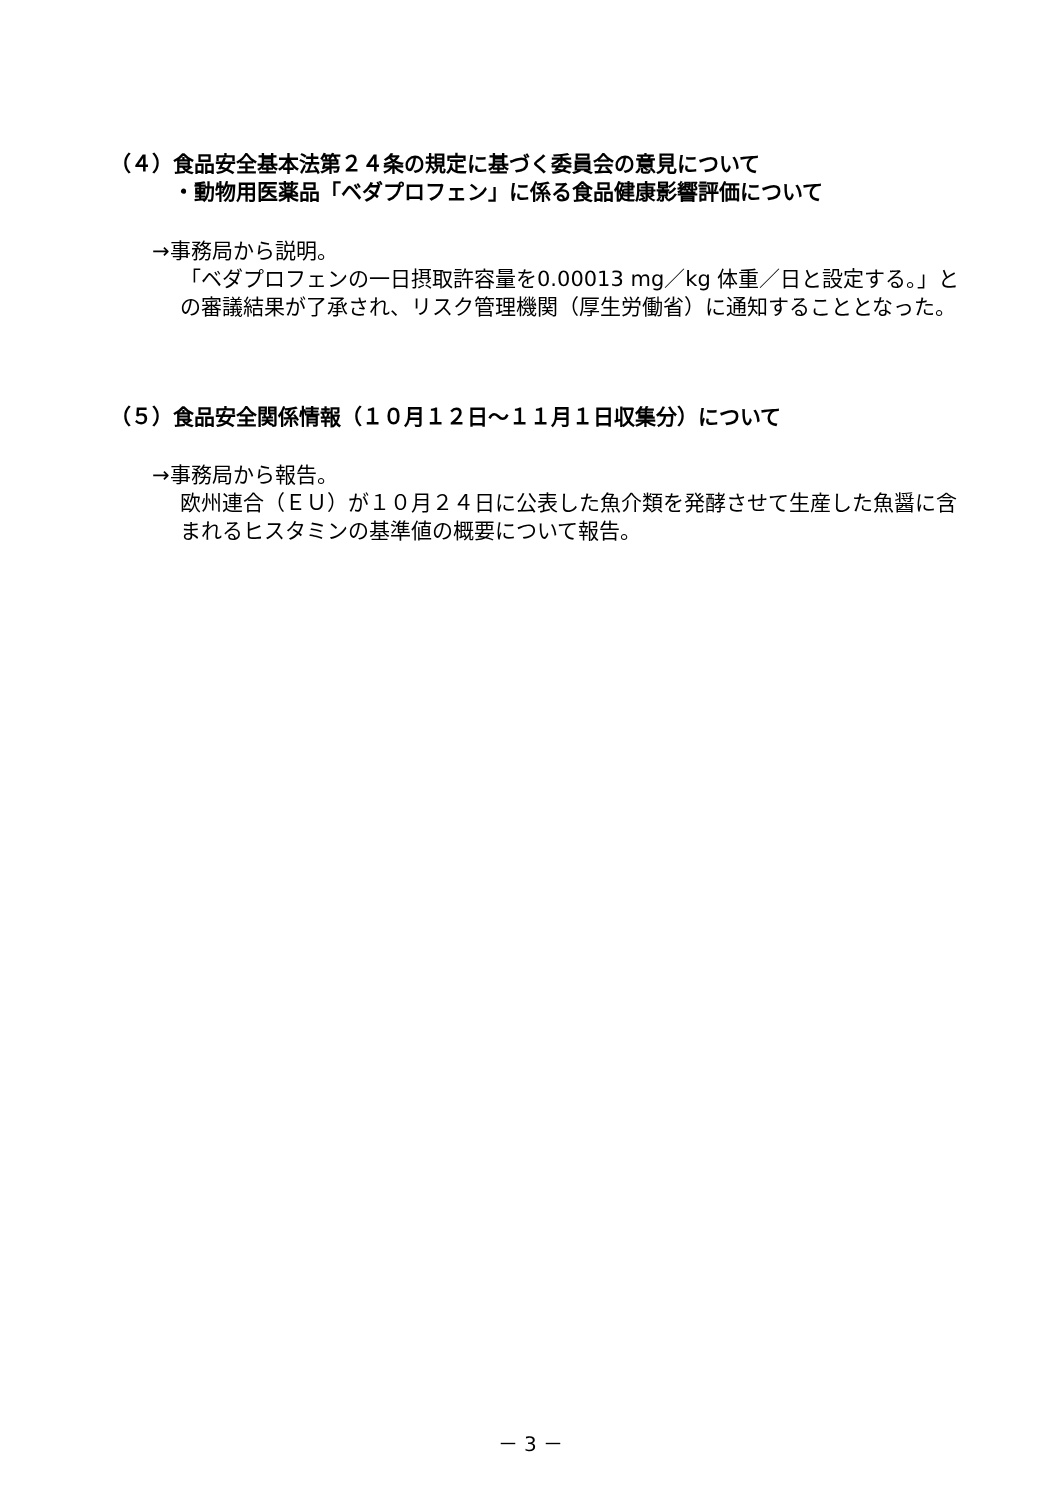（４）食品安全基本法第２４条の規定に基づく委員会の意見について
　　　・動物用医薬品「ベダプロフェン」に係る食品健康影響評価について
→事務局から説明。
「ベダプロフェンの一日摂取許容量を0.00013 mg／kg 体重／日と設定する。」との審議結果が了承され、リスク管理機関（厚生労働省）に通知することとなった。
（５）食品安全関係情報（１０月１２日～１１月１日収集分）について
→事務局から報告。
欧州連合（ＥＵ）が１０月２４日に公表した魚介類を発酵させて生産した魚醤に含まれるヒスタミンの基準値の概要について報告。
－ 3 －